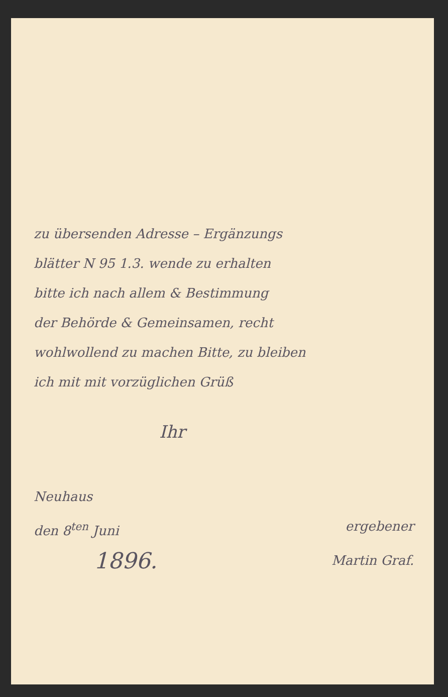zu übersenden Adresse – Ergänzungs
blätter N 95 1.3. wende zu erhalten
bitte ich nach allem & Bestimmung
der Behörde & Gemeinsamen, recht
wohlwollend zu machen Bitte, zu bleiben
ich mit mit vorzüglichen Grüß
Ihr
Neuhaus
den 8<sup>ten</sup> Juni ergebener
1896. Martin Graf.